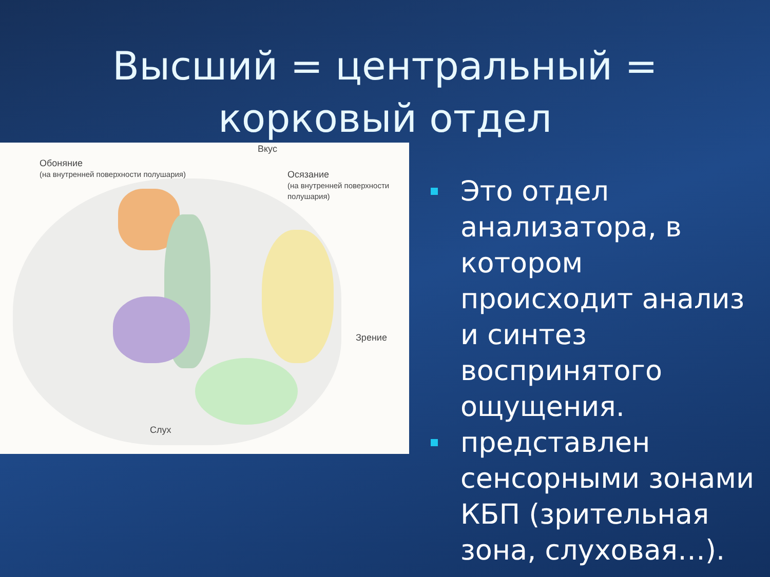Высший = центральный =
корковый отдел
Обоняние
(на внутренней поверхности полушария)
Вкус
Осязание
(на внутренней поверхности полушария)
Зрение
Слух
Это отдел анализатора, в котором происходит анализ и синтез воспринятого ощущения.
представлен сенсорными зонами КБП (зрительная зона, слуховая…).